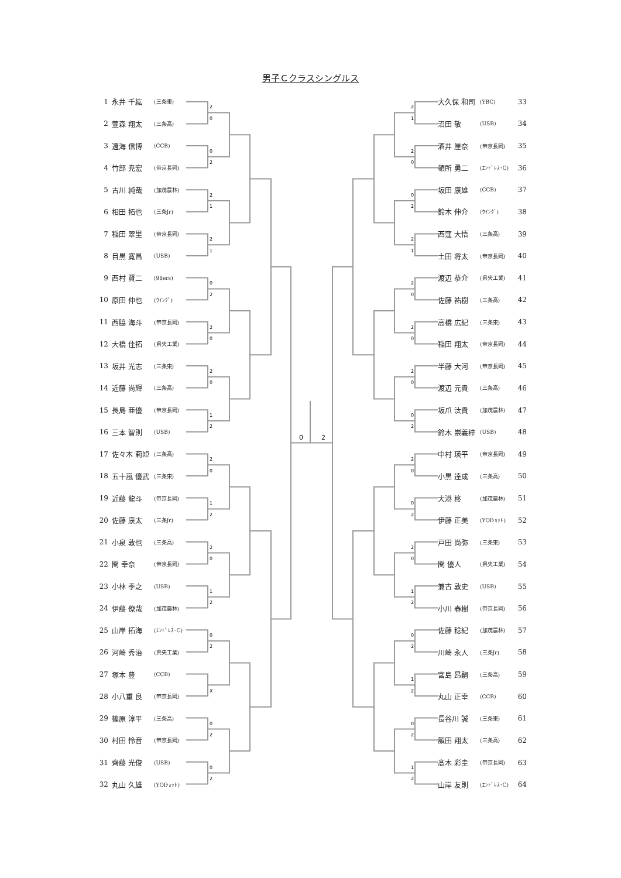男子Ｃクラスシングルス
| 1 | 永井 千紘 | (三条東) |
| 2 | 萱森 翔太 | (三条高) |
| 3 | 遠海 信博 | (CCB) |
| 4 | 竹部 尭宏 | (帝京長岡) |
| 5 | 古川 純哉 | (加茂農林) |
| 6 | 相田 拓也 | (三条Jr) |
| 7 | 稲田 翠里 | (帝京長岡) |
| 8 | 目黒 寛昌 | (USB) |
| 9 | 西村 賢二 | (98ers) |
| 10 | 原田 伸也 | (ｳｲﾝｸﾞ) |
| 11 | 西脇 海斗 | (帝京長岡) |
| 12 | 大橋 佳拓 | (県央工業) |
| 13 | 坂井 光志 | (三条東) |
| 14 | 近藤 尚輝 | (三条高) |
| 15 | 長島 亜優 | (帝京長岡) |
| 16 | 三本 智則 | (USB) |
| 17 | 佐々木 莉矩 | (三条高) |
| 18 | 五十嵐 優武 | (三条東) |
| 19 | 近藤 龍斗 | (帝京長岡) |
| 20 | 佐藤 康太 | (三条Jr) |
| 21 | 小泉 敦也 | (三条高) |
| 22 | 関 幸奈 | (帝京長岡) |
| 23 | 小林 季之 | (USB) |
| 24 | 伊藤 僚哉 | (加茂農林) |
| 25 | 山岸 拓海 | (ｴﾝﾄﾞﾚｽ･C) |
| 26 | 河崎 秀治 | (県央工業) |
| 27 | 塚本 豊 | (CCB) |
| 28 | 小八重 良 | (帝京長岡) |
| 29 | 篠原 淳平 | (三条高) |
| 30 | 村田 怜音 | (帝京長岡) |
| 31 | 齊藤 光俊 | (USB) |
| 32 | 丸山 久雄 | (YOIｼｮｯﾄ) |
2
0
0
2
2
1
2
1
0
2
2
0
2
0
1
2
2
0
1
2
2
0
1
2
0
2
X
0
2
0
2
2
1
2
0
0
2
2
1
2
0
2
0
2
0
0
2
2
0
0
2
2
0
1
2
0
2
1
2
0
2
1
2
0
2
| 大久保 和司 | (YBC) | 33 |
| 沼田 敬 | (USB) | 34 |
| 酒井 厘奈 | (帝京長岡) | 35 |
| 頓所 勇二 | (ｴﾝﾄﾞﾚｽ･C) | 36 |
| 坂田 康雄 | (CCB) | 37 |
| 鈴木 伸介 | (ｳｲﾝｸﾞ) | 38 |
| 西窪 大悟 | (三条高) | 39 |
| 土田 将太 | (帝京長岡) | 40 |
| 渡辺 恭介 | (県央工業) | 41 |
| 佐藤 祐樹 | (三条高) | 42 |
| 高橋 広紀 | (三条東) | 43 |
| 稲田 翔太 | (帝京長岡) | 44 |
| 半藤 大河 | (帝京長岡) | 45 |
| 渡辺 元貴 | (三条高) | 46 |
| 坂爪 汰貴 | (加茂農林) | 47 |
| 鈴木 崇義梓 | (USB) | 48 |
| 中村 瑛平 | (帝京長岡) | 49 |
| 小黒 達成 | (三条高) | 50 |
| 大港 柊 | (加茂農林) | 51 |
| 伊藤 正美 | (YOIｼｮｯﾄ) | 52 |
| 戸田 尚弥 | (三条東) | 53 |
| 関 優人 | (県央工業) | 54 |
| 兼古 敦史 | (USB) | 55 |
| 小川 春樹 | (帝京長岡) | 56 |
| 佐藤 稔紀 | (加茂農林) | 57 |
| 川崎 永人 | (三条Jr) | 58 |
| 宮島 昂嗣 | (三条高) | 59 |
| 丸山 正幸 | (CCB) | 60 |
| 長谷川 誠 | (三条東) | 61 |
| 額田 翔太 | (三条高) | 62 |
| 髙木 彩圭 | (帝京長岡) | 63 |
| 山岸 友則 | (ｴﾝﾄﾞﾚｽ･C) | 64 |